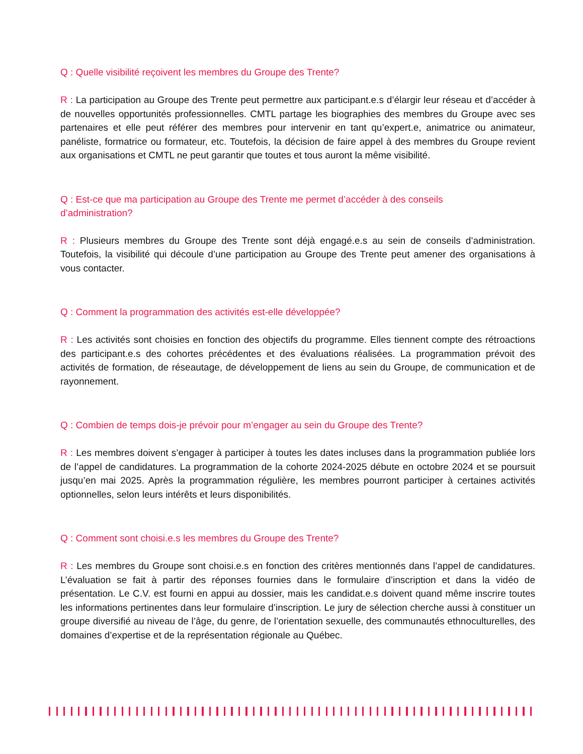Q : Quelle visibilité reçoivent les membres du Groupe des Trente?
R : La participation au Groupe des Trente peut permettre aux participant.e.s d’élargir leur réseau et d’accéder à de nouvelles opportunités professionnelles. CMTL partage les biographies des membres du Groupe avec ses partenaires et elle peut référer des membres pour intervenir en tant qu’expert.e, animatrice ou animateur, panéliste, formatrice ou formateur, etc. Toutefois, la décision de faire appel à des membres du Groupe revient aux organisations et CMTL ne peut garantir que toutes et tous auront la même visibilité.
Q : Est-ce que ma participation au Groupe des Trente me permet d’accéder à des conseils
d’administration?
R : Plusieurs membres du Groupe des Trente sont déjà engagé.e.s au sein de conseils d’administration. Toutefois, la visibilité qui découle d’une participation au Groupe des Trente peut amener des organisations à vous contacter.
Q : Comment la programmation des activités est-elle développée?
R : Les activités sont choisies en fonction des objectifs du programme. Elles tiennent compte des rétroactions des participant.e.s des cohortes précédentes et des évaluations réalisées. La programmation prévoit des activités de formation, de réseautage, de développement de liens au sein du Groupe, de communication et de rayonnement.
Q : Combien de temps dois-je prévoir pour m’engager au sein du Groupe des Trente?
R : Les membres doivent s’engager à participer à toutes les dates incluses dans la programmation publiée lors de l’appel de candidatures. La programmation de la cohorte 2024-2025 débute en octobre 2024 et se poursuit jusqu’en mai 2025. Après la programmation régulière, les membres pourront participer à certaines activités optionnelles, selon leurs intérêts et leurs disponibilités.
Q : Comment sont choisi.e.s les membres du Groupe des Trente?
R : Les membres du Groupe sont choisi.e.s en fonction des critères mentionnés dans l’appel de candidatures. L’évaluation se fait à partir des réponses fournies dans le formulaire d’inscription et dans la vidéo de présentation. Le C.V. est fourni en appui au dossier, mais les candidat.e.s doivent quand même inscrire toutes les informations pertinentes dans leur formulaire d’inscription. Le jury de sélection cherche aussi à constituer un groupe diversifié au niveau de l’âge, du genre, de l’orientation sexuelle, des communautés ethnoculturelles, des domaines d’expertise et de la représentation régionale au Québec.